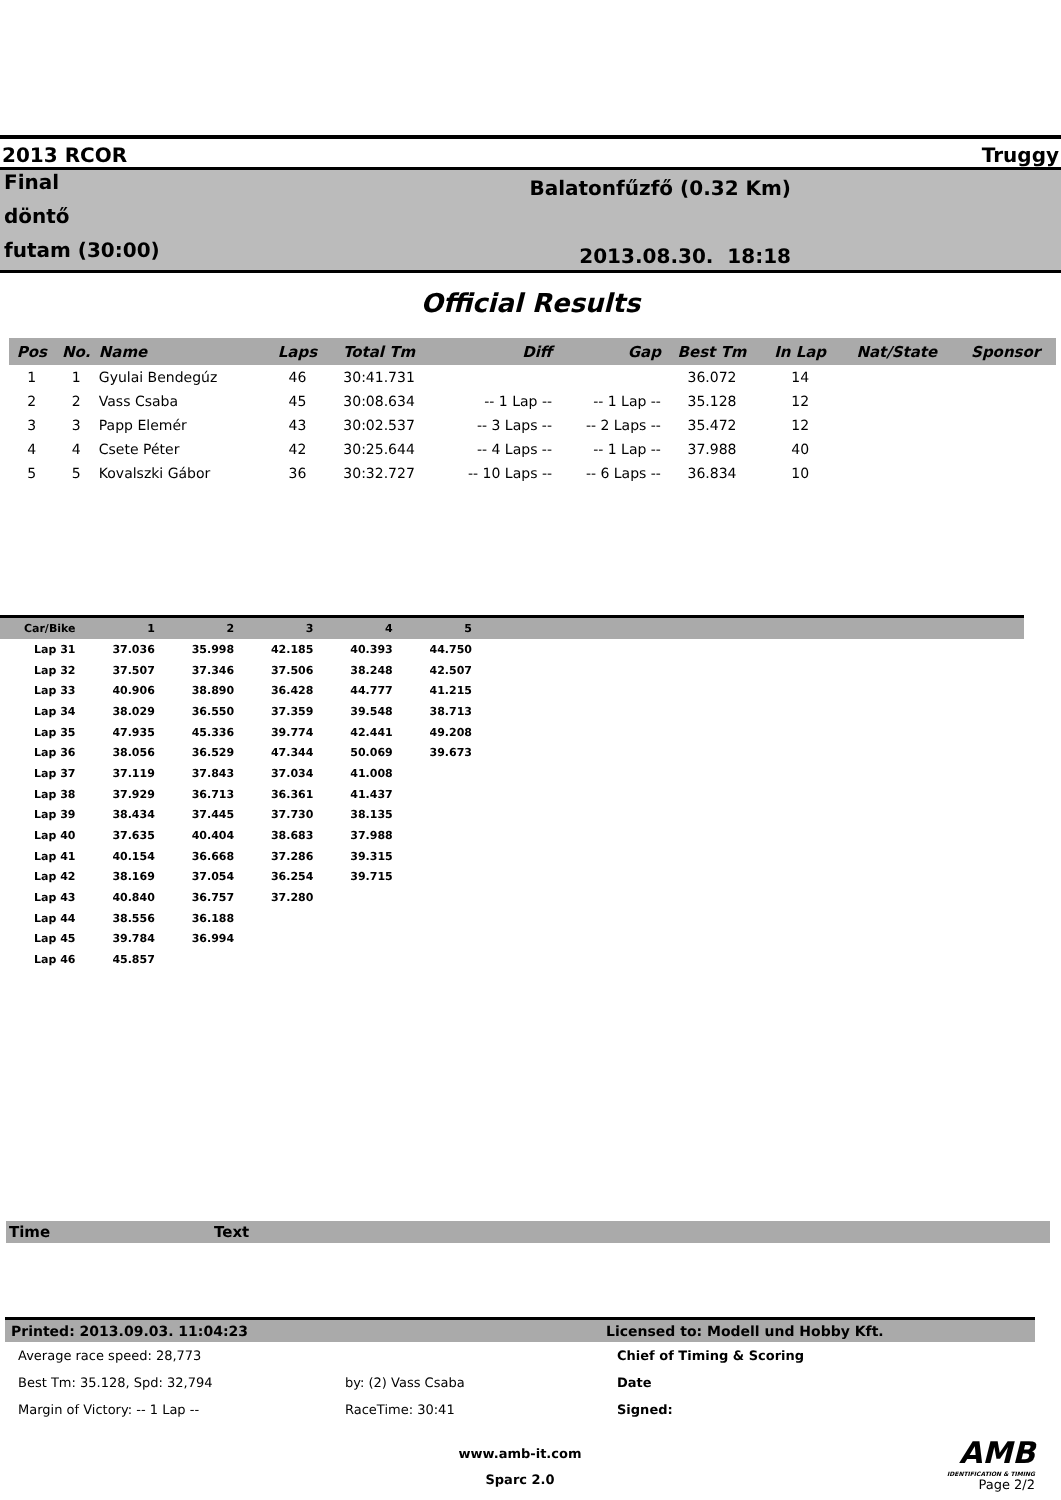2013 RCOR Truggy
Final
döntő
futam (30:00)
Balatonfűzfő (0.32 Km)
2013.08.30. 18:18
Official Results
| Pos | No. | Name | Laps | Total Tm | Diff | Gap | Best Tm | In Lap | Nat/State | Sponsor |
| --- | --- | --- | --- | --- | --- | --- | --- | --- | --- | --- |
| 1 | 1 | Gyulai Bendegúz | 46 | 30:41.731 | | | 36.072 | 14 | | |
| 2 | 2 | Vass Csaba | 45 | 30:08.634 | -- 1 Lap -- | -- 1 Lap -- | 35.128 | 12 | | |
| 3 | 3 | Papp Elemér | 43 | 30:02.537 | -- 3 Laps -- | -- 2 Laps -- | 35.472 | 12 | | |
| 4 | 4 | Csete Péter | 42 | 30:25.644 | -- 4 Laps -- | -- 1 Lap -- | 37.988 | 40 | | |
| 5 | 5 | Kovalszki Gábor | 36 | 30:32.727 | -- 10 Laps -- | -- 6 Laps -- | 36.834 | 10 | | |
| Car/Bike | 1 | 2 | 3 | 4 | 5 | |
| --- | --- | --- | --- | --- | --- | --- |
| Lap 31 | 37.036 | 35.998 | 42.185 | 40.393 | 44.750 | |
| Lap 32 | 37.507 | 37.346 | 37.506 | 38.248 | 42.507 | |
| Lap 33 | 40.906 | 38.890 | 36.428 | 44.777 | 41.215 | |
| Lap 34 | 38.029 | 36.550 | 37.359 | 39.548 | 38.713 | |
| Lap 35 | 47.935 | 45.336 | 39.774 | 42.441 | 49.208 | |
| Lap 36 | 38.056 | 36.529 | 47.344 | 50.069 | 39.673 | |
| Lap 37 | 37.119 | 37.843 | 37.034 | 41.008 | | |
| Lap 38 | 37.929 | 36.713 | 36.361 | 41.437 | | |
| Lap 39 | 38.434 | 37.445 | 37.730 | 38.135 | | |
| Lap 40 | 37.635 | 40.404 | 38.683 | 37.988 | | |
| Lap 41 | 40.154 | 36.668 | 37.286 | 39.315 | | |
| Lap 42 | 38.169 | 37.054 | 36.254 | 39.715 | | |
| Lap 43 | 40.840 | 36.757 | 37.280 | | | |
| Lap 44 | 38.556 | 36.188 | | | | |
| Lap 45 | 39.784 | 36.994 | | | | |
| Lap 46 | 45.857 | | | | | |
Time Text
Printed: 2013.09.03. 11:04:23 Licensed to: Modell und Hobby Kft.
| Average race speed: 28,773 | | Chief of Timing & Scoring |
| Best Tm: 35.128, Spd: 32,794 | by: (2) Vass Csaba | Date |
| Margin of Victory: -- 1 Lap -- | RaceTime: 30:41 | Signed: |
www.amb-it.com
Sparc 2.0
AMB
IDENTIFICATION & TIMING
Page 2/2